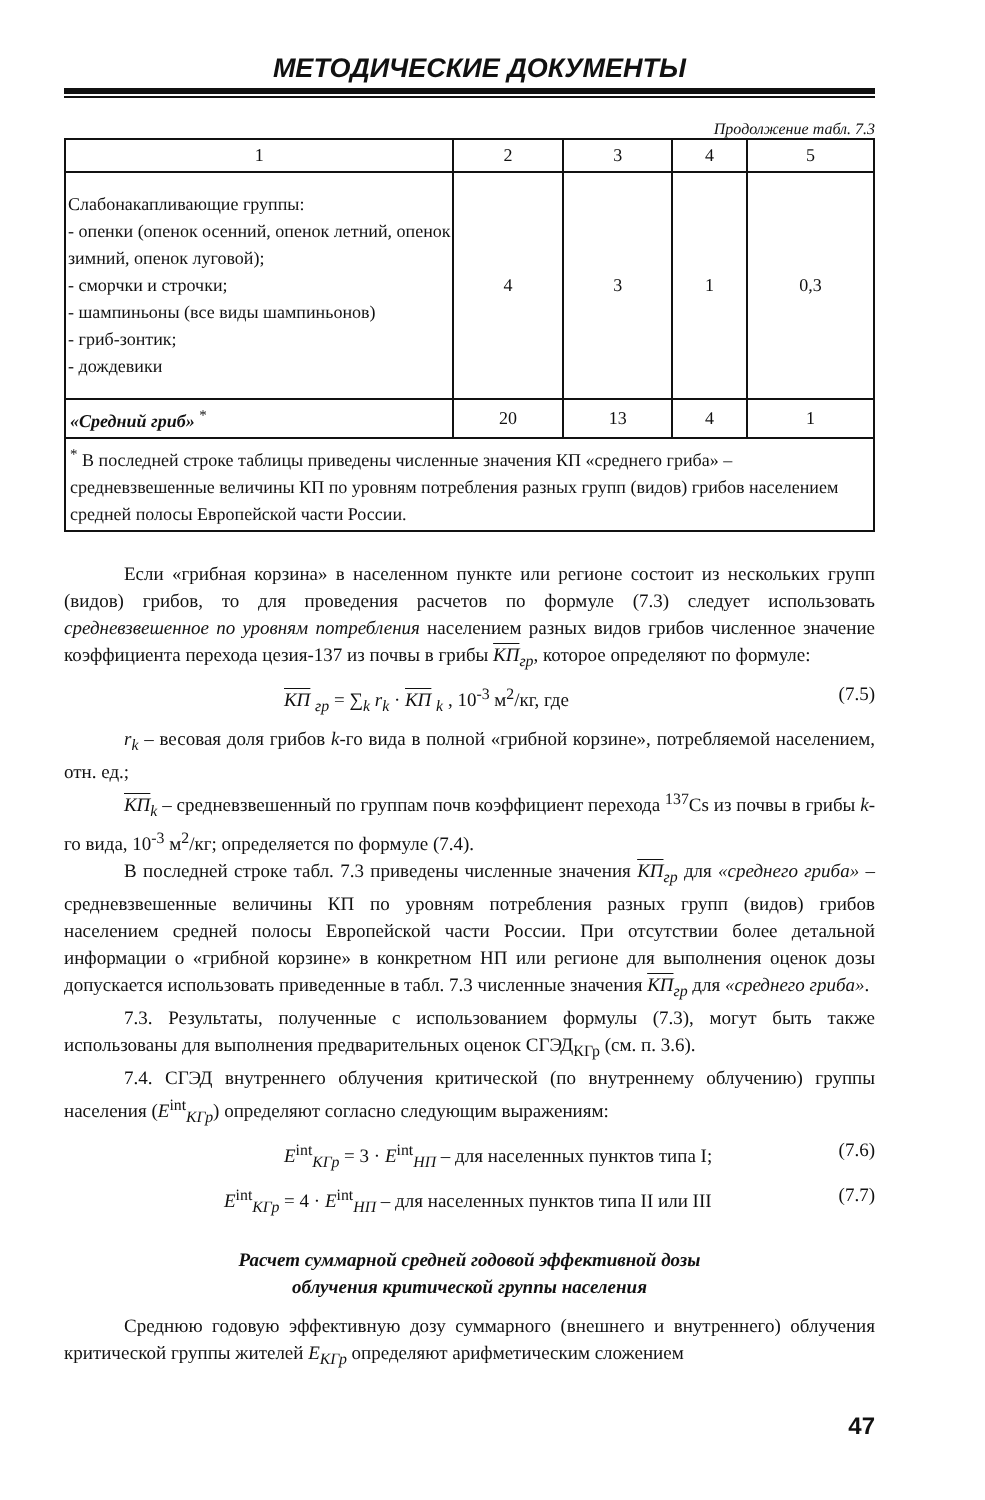МЕТОДИЧЕСКИЕ ДОКУМЕНТЫ
Продолжение табл. 7.3
| 1 | 2 | 3 | 4 | 5 |
| --- | --- | --- | --- | --- |
| Слабонакапливающие группы: - опенки (опенок осенний, опенок летний, опенок зимний, опенок луговой); - сморчки и строчки; - шампиньоны (все виды шампиньонов) - гриб-зонтик; - дождевики | 4 | 3 | 1 | 0,3 |
| «Средний гриб» <sup>*</sup> | 20 | 13 | 4 | 1 |
| <sup>*</sup> В последней строке таблицы приведены численные значения КП «среднего гриба» – средневзвешенные величины КП по уровням потребления разных групп (видов) грибов населением средней полосы Европейской части России. | | | | |
Если «грибная корзина» в населенном пункте или регионе состоит из нескольких групп (видов) грибов, то для проведения расчетов по формуле (7.3) следует использовать средневзвешенное по уровням потребления населением разных видов грибов численное значение коэффициента перехода цезия-137 из почвы в грибы КП<sub>гр</sub>, которое определяют по формуле:
КП <sub>гр</sub> = ∑<sub>k</sub> r<sub>k</sub> · КП <sub>k</sub> , 10<sup>-3</sup> м<sup>2</sup>/кг, где (7.5)
r<sub>k</sub> – весовая доля грибов k-го вида в полной «грибной корзине», потребляемой населением, отн. ед.;
КП<sub>k</sub> – средневзвешенный по группам почв коэффициент перехода <sup>137</sup>Cs из почвы в грибы k-го вида, 10<sup>-3</sup> м<sup>2</sup>/кг; определяется по формуле (7.4).
В последней строке табл. 7.3 приведены численные значения КП<sub>гр</sub> для «среднего гриба» – средневзвешенные величины КП по уровням потребления разных групп (видов) грибов населением средней полосы Европейской части России. При отсутствии более детальной информации о «грибной корзине» в конкретном НП или регионе для выполнения оценок дозы допускается использовать приведенные в табл. 7.3 численные значения КП<sub>гр</sub> для «среднего гриба».
7.3. Результаты, полученные с использованием формулы (7.3), могут быть также использованы для выполнения предварительных оценок СГЭД<sub>КГр</sub> (см. п. 3.6).
7.4. СГЭД внутреннего облучения критической (по внутреннему облучению) группы населения (E<sup>int</sup><sub>КГр</sub>) определяют согласно следующим выражениям:
E<sup>int</sup><sub>КГр</sub> = 3 · E<sup>int</sup><sub>НП</sub> – для населенных пунктов типа I; (7.6)
E<sup>int</sup><sub>КГр</sub> = 4 · E<sup>int</sup><sub>НП</sub> – для населенных пунктов типа II или III (7.7)
Расчет суммарной средней годовой эффективной дозы
облучения критической группы населения
Среднюю годовую эффективную дозу суммарного (внешнего и внутреннего) облучения критической группы жителей E<sub>КГр</sub> определяют арифметическим сложением
47